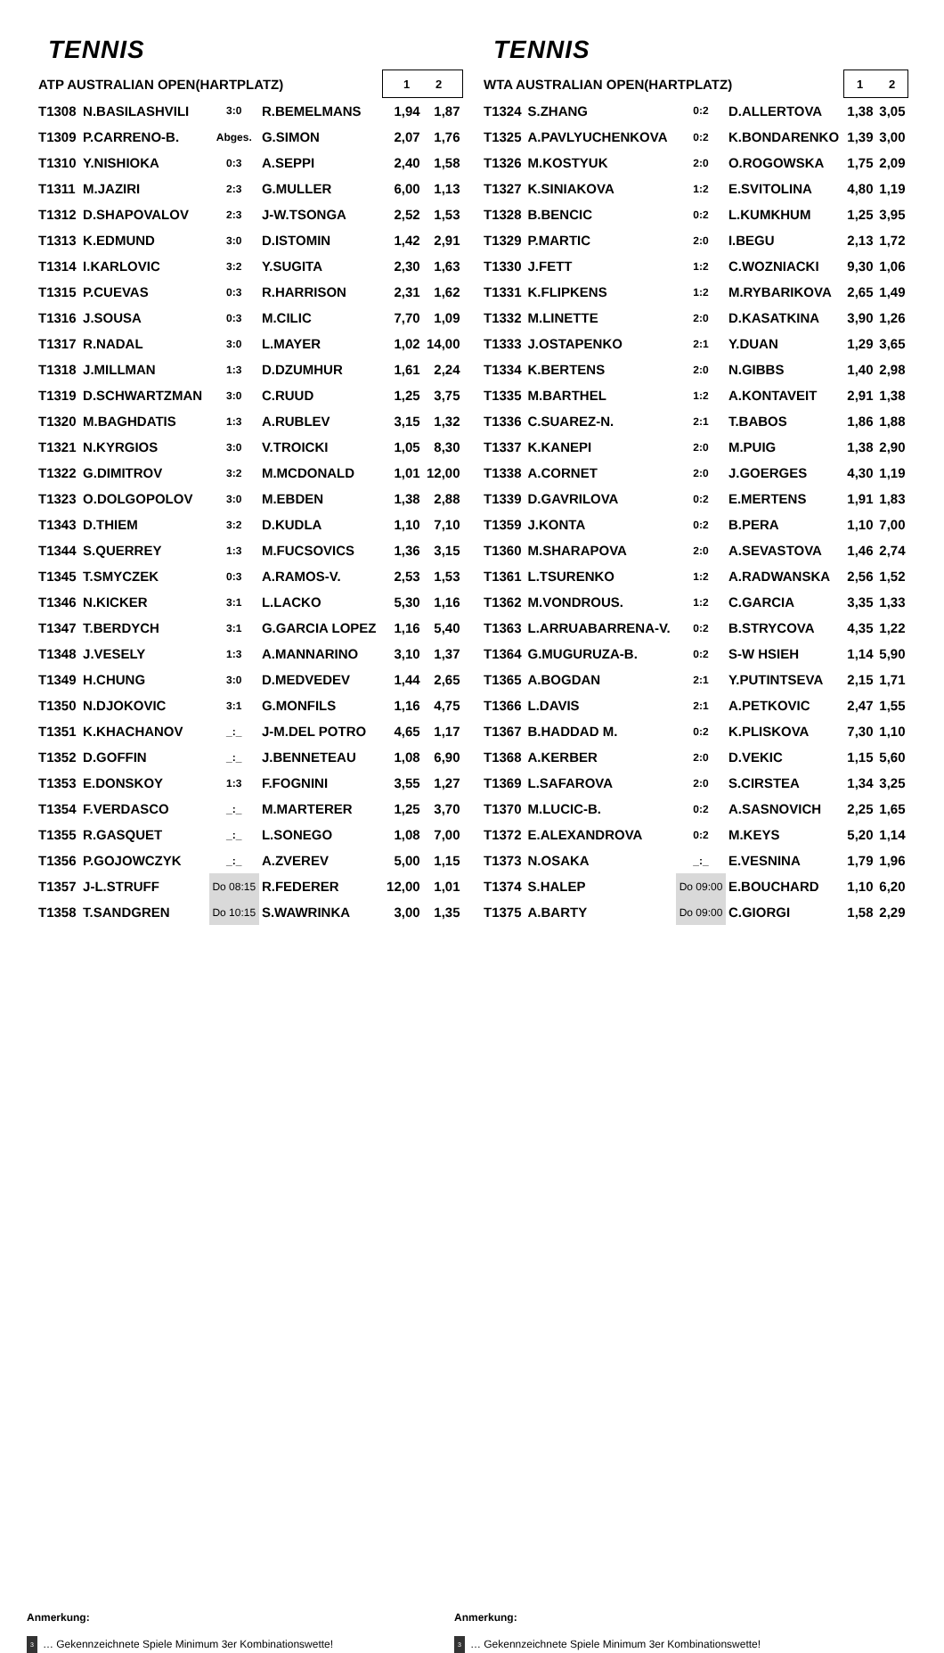TENNIS
| ATP AUSTRALIAN OPEN(HARTPLATZ) | | | | 1 2 | |
| T1308 | N.BASILASHVILI | 3:0 | R.BEMELMANS | 1,94 | 1,87 |
| T1309 | P.CARRENO-B. | Abges. | G.SIMON | 2,07 | 1,76 |
| T1310 | Y.NISHIOKA | 0:3 | A.SEPPI | 2,40 | 1,58 |
| T1311 | M.JAZIRI | 2:3 | G.MULLER | 6,00 | 1,13 |
| T1312 | D.SHAPOVALOV | 2:3 | J-W.TSONGA | 2,52 | 1,53 |
| T1313 | K.EDMUND | 3:0 | D.ISTOMIN | 1,42 | 2,91 |
| T1314 | I.KARLOVIC | 3:2 | Y.SUGITA | 2,30 | 1,63 |
| T1315 | P.CUEVAS | 0:3 | R.HARRISON | 2,31 | 1,62 |
| T1316 | J.SOUSA | 0:3 | M.CILIC | 7,70 | 1,09 |
| T1317 | R.NADAL | 3:0 | L.MAYER | 1,02 | 14,00 |
| T1318 | J.MILLMAN | 1:3 | D.DZUMHUR | 1,61 | 2,24 |
| T1319 | D.SCHWARTZMAN | 3:0 | C.RUUD | 1,25 | 3,75 |
| T1320 | M.BAGHDATIS | 1:3 | A.RUBLEV | 3,15 | 1,32 |
| T1321 | N.KYRGIOS | 3:0 | V.TROICKI | 1,05 | 8,30 |
| T1322 | G.DIMITROV | 3:2 | M.MCDONALD | 1,01 | 12,00 |
| T1323 | O.DOLGOPOLOV | 3:0 | M.EBDEN | 1,38 | 2,88 |
| T1343 | D.THIEM | 3:2 | D.KUDLA | 1,10 | 7,10 |
| T1344 | S.QUERREY | 1:3 | M.FUCSOVICS | 1,36 | 3,15 |
| T1345 | T.SMYCZEK | 0:3 | A.RAMOS-V. | 2,53 | 1,53 |
| T1346 | N.KICKER | 3:1 | L.LACKO | 5,30 | 1,16 |
| T1347 | T.BERDYCH | 3:1 | G.GARCIA LOPEZ | 1,16 | 5,40 |
| T1348 | J.VESELY | 1:3 | A.MANNARINO | 3,10 | 1,37 |
| T1349 | H.CHUNG | 3:0 | D.MEDVEDEV | 1,44 | 2,65 |
| T1350 | N.DJOKOVIC | 3:1 | G.MONFILS | 1,16 | 4,75 |
| T1351 | K.KHACHANOV | _:_ | J-M.DEL POTRO | 4,65 | 1,17 |
| T1352 | D.GOFFIN | _:_ | J.BENNETEAU | 1,08 | 6,90 |
| T1353 | E.DONSKOY | 1:3 | F.FOGNINI | 3,55 | 1,27 |
| T1354 | F.VERDASCO | _:_ | M.MARTERER | 1,25 | 3,70 |
| T1355 | R.GASQUET | _:_ | L.SONEGO | 1,08 | 7,00 |
| T1356 | P.GOJOWCZYK | _:_ | A.ZVEREV | 5,00 | 1,15 |
| T1357 | J-L.STRUFF | Do 08:15 | R.FEDERER | 12,00 | 1,01 |
| T1358 | T.SANDGREN | Do 10:15 | S.WAWRINKA | 3,00 | 1,35 |
TENNIS
| WTA AUSTRALIAN OPEN(HARTPLATZ) | | | | 1 2 | |
| T1324 | S.ZHANG | 0:2 | D.ALLERTOVA | 1,38 | 3,05 |
| T1325 | A.PAVLYUCHENKOVA | 0:2 | K.BONDARENKO | 1,39 | 3,00 |
| T1326 | M.KOSTYUK | 2:0 | O.ROGOWSKA | 1,75 | 2,09 |
| T1327 | K.SINIAKOVA | 1:2 | E.SVITOLINA | 4,80 | 1,19 |
| T1328 | B.BENCIC | 0:2 | L.KUMKHUM | 1,25 | 3,95 |
| T1329 | P.MARTIC | 2:0 | I.BEGU | 2,13 | 1,72 |
| T1330 | J.FETT | 1:2 | C.WOZNIACKI | 9,30 | 1,06 |
| T1331 | K.FLIPKENS | 1:2 | M.RYBARIKOVA | 2,65 | 1,49 |
| T1332 | M.LINETTE | 2:0 | D.KASATKINA | 3,90 | 1,26 |
| T1333 | J.OSTAPENKO | 2:1 | Y.DUAN | 1,29 | 3,65 |
| T1334 | K.BERTENS | 2:0 | N.GIBBS | 1,40 | 2,98 |
| T1335 | M.BARTHEL | 1:2 | A.KONTAVEIT | 2,91 | 1,38 |
| T1336 | C.SUAREZ-N. | 2:1 | T.BABOS | 1,86 | 1,88 |
| T1337 | K.KANEPI | 2:0 | M.PUIG | 1,38 | 2,90 |
| T1338 | A.CORNET | 2:0 | J.GOERGES | 4,30 | 1,19 |
| T1339 | D.GAVRILOVA | 0:2 | E.MERTENS | 1,91 | 1,83 |
| T1359 | J.KONTA | 0:2 | B.PERA | 1,10 | 7,00 |
| T1360 | M.SHARAPOVA | 2:0 | A.SEVASTOVA | 1,46 | 2,74 |
| T1361 | L.TSURENKO | 1:2 | A.RADWANSKA | 2,56 | 1,52 |
| T1362 | M.VONDROUS. | 1:2 | C.GARCIA | 3,35 | 1,33 |
| T1363 | L.ARRUABARRENA-V. | 0:2 | B.STRYCOVA | 4,35 | 1,22 |
| T1364 | G.MUGURUZA-B. | 0:2 | S-W HSIEH | 1,14 | 5,90 |
| T1365 | A.BOGDAN | 2:1 | Y.PUTINTSEVA | 2,15 | 1,71 |
| T1366 | L.DAVIS | 2:1 | A.PETKOVIC | 2,47 | 1,55 |
| T1367 | B.HADDAD M. | 0:2 | K.PLISKOVA | 7,30 | 1,10 |
| T1368 | A.KERBER | 2:0 | D.VEKIC | 1,15 | 5,60 |
| T1369 | L.SAFAROVA | 2:0 | S.CIRSTEA | 1,34 | 3,25 |
| T1370 | M.LUCIC-B. | 0:2 | A.SASNOVICH | 2,25 | 1,65 |
| T1372 | E.ALEXANDROVA | 0:2 | M.KEYS | 5,20 | 1,14 |
| T1373 | N.OSAKA | _:_ | E.VESNINA | 1,79 | 1,96 |
| T1374 | S.HALEP | Do 09:00 | E.BOUCHARD | 1,10 | 6,20 |
| T1375 | A.BARTY | Do 09:00 | C.GIORGI | 1,58 | 2,29 |
Anmerkung:
3 … Gekennzeichnete Spiele Minimum 3er Kombinationswette!
Anmerkung:
3 … Gekennzeichnete Spiele Minimum 3er Kombinationswette!